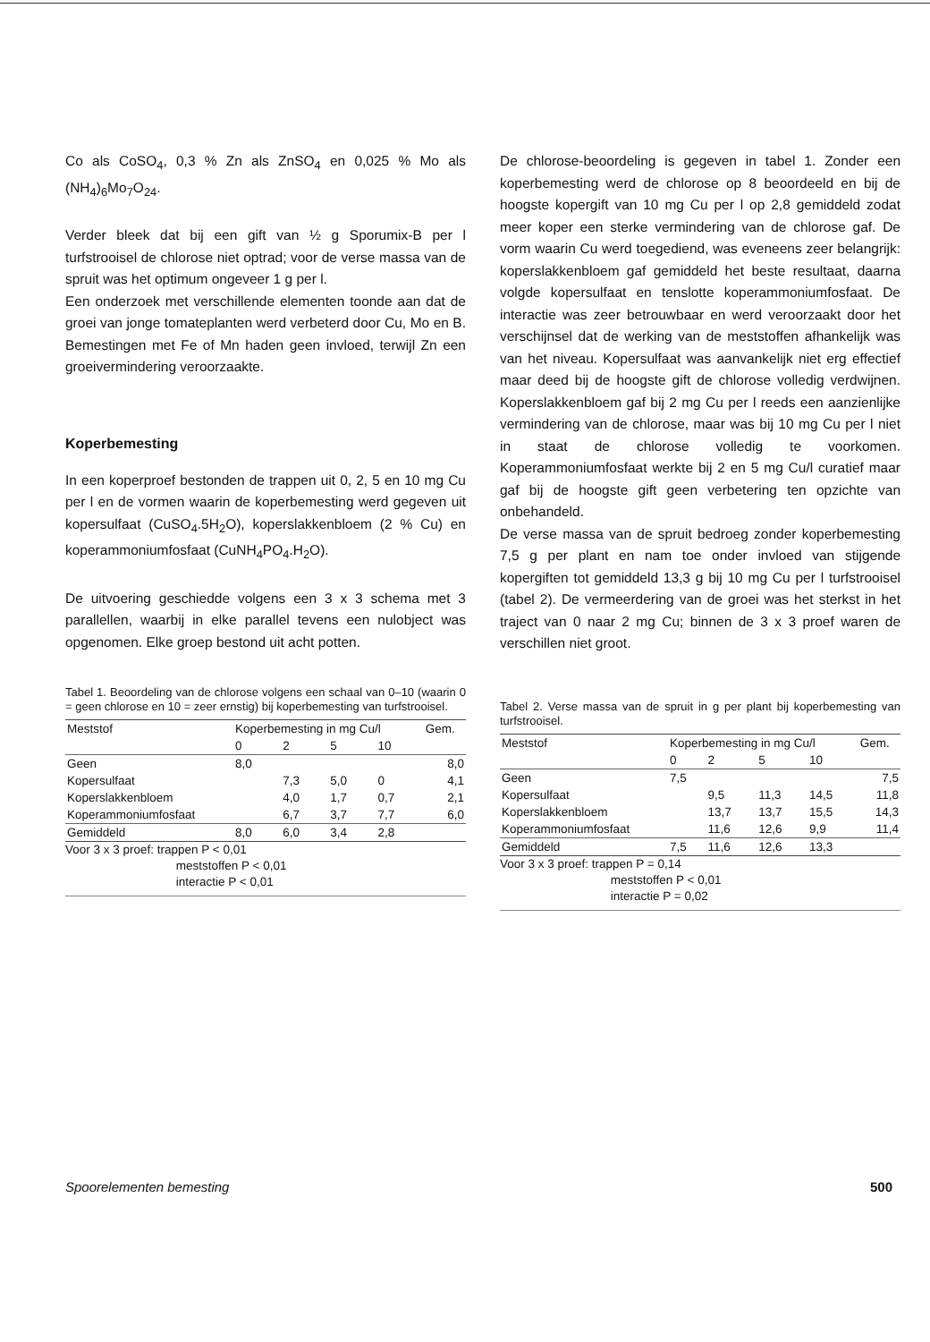Co als CoSO<sub>4</sub>, 0,3 % Zn als ZnSO<sub>4</sub> en 0,025 % Mo als (NH<sub>4</sub>)<sub>6</sub>Mo<sub>7</sub>O<sub>24</sub>.
Verder bleek dat bij een gift van ½ g Sporumix-B per l turfstrooisel de chlorose niet optrad; voor de verse massa van de spruit was het optimum ongeveer 1 g per l.
Een onderzoek met verschillende elementen toonde aan dat de groei van jonge tomateplanten werd verbeterd door Cu, Mo en B. Bemestingen met Fe of Mn haden geen invloed, terwijl Zn een groeivermindering veroorzaakte.
Koperbemesting
In een koperproef bestonden de trappen uit 0, 2, 5 en 10 mg Cu per l en de vormen waarin de koperbemesting werd gegeven uit kopersulfaat (CuSO<sub>4</sub>.5H<sub>2</sub>O), koperslakkenbloem (2 % Cu) en koperammoniumfosfaat (CuNH<sub>4</sub>PO<sub>4</sub>.H<sub>2</sub>O).
De uitvoering geschiedde volgens een 3 x 3 schema met 3 parallellen, waarbij in elke parallel tevens een nulobject was opgenomen. Elke groep bestond uit acht potten.
Tabel 1. Beoordeling van de chlorose volgens een schaal van 0–10 (waarin 0 = geen chlorose en 10 = zeer ernstig) bij koperbemesting van turfstrooisel.
| Meststof | Koperbemesting in mg Cu/l | | | | Gem. |
| --- | --- | --- | --- | --- | --- |
| | 0 | 2 | 5 | 10 | |
| Geen | 8,0 | | | | 8,0 |
| Kopersulfaat | | 7,3 | 5,0 | 0 | 4,1 |
| Koperslakkenbloem | | 4,0 | 1,7 | 0,7 | 2,1 |
| Koperammoniumfosfaat | | 6,7 | 3,7 | 7,7 | 6,0 |
| Gemiddeld | 8,0 | 6,0 | 3,4 | 2,8 | |
Voor 3 x 3 proef: trappen P < 0,01
meststoffen P < 0,01
interactie P < 0,01
De chlorose-beoordeling is gegeven in tabel 1. Zonder een koperbemesting werd de chlorose op 8 beoordeeld en bij de hoogste kopergift van 10 mg Cu per l op 2,8 gemiddeld zodat meer koper een sterke vermindering van de chlorose gaf. De vorm waarin Cu werd toegediend, was eveneens zeer belangrijk: koperslakkenbloem gaf gemiddeld het beste resultaat, daarna volgde kopersulfaat en tenslotte koperammoniumfosfaat. De interactie was zeer betrouwbaar en werd veroorzaakt door het verschijnsel dat de werking van de meststoffen afhankelijk was van het niveau. Kopersulfaat was aanvankelijk niet erg effectief maar deed bij de hoogste gift de chlorose volledig verdwijnen. Koperslakkenbloem gaf bij 2 mg Cu per l reeds een aanzienlijke vermindering van de chlorose, maar was bij 10 mg Cu per l niet in staat de chlorose volledig te voorkomen. Koperammoniumfosfaat werkte bij 2 en 5 mg Cu/l curatief maar gaf bij de hoogste gift geen verbetering ten opzichte van onbehandeld.
De verse massa van de spruit bedroeg zonder koperbemesting 7,5 g per plant en nam toe onder invloed van stijgende kopergiften tot gemiddeld 13,3 g bij 10 mg Cu per l turfstrooisel (tabel 2). De vermeerdering van de groei was het sterkst in het traject van 0 naar 2 mg Cu; binnen de 3 x 3 proef waren de verschillen niet groot.
Tabel 2. Verse massa van de spruit in g per plant bij koperbemesting van turfstrooisel.
| Meststof | Koperbemesting in mg Cu/l | | | | Gem. |
| --- | --- | --- | --- | --- | --- |
| | 0 | 2 | 5 | 10 | |
| Geen | 7,5 | | | | 7,5 |
| Kopersulfaat | | 9,5 | 11,3 | 14,5 | 11,8 |
| Koperslakkenbloem | | 13,7 | 13,7 | 15,5 | 14,3 |
| Koperammoniumfosfaat | | 11,6 | 12,6 | 9,9 | 11,4 |
| Gemiddeld | 7,5 | 11,6 | 12,6 | 13,3 | |
Voor 3 x 3 proef: trappen P = 0,14
meststoffen P < 0,01
interactie P = 0,02
Spoorelementen bemesting 500